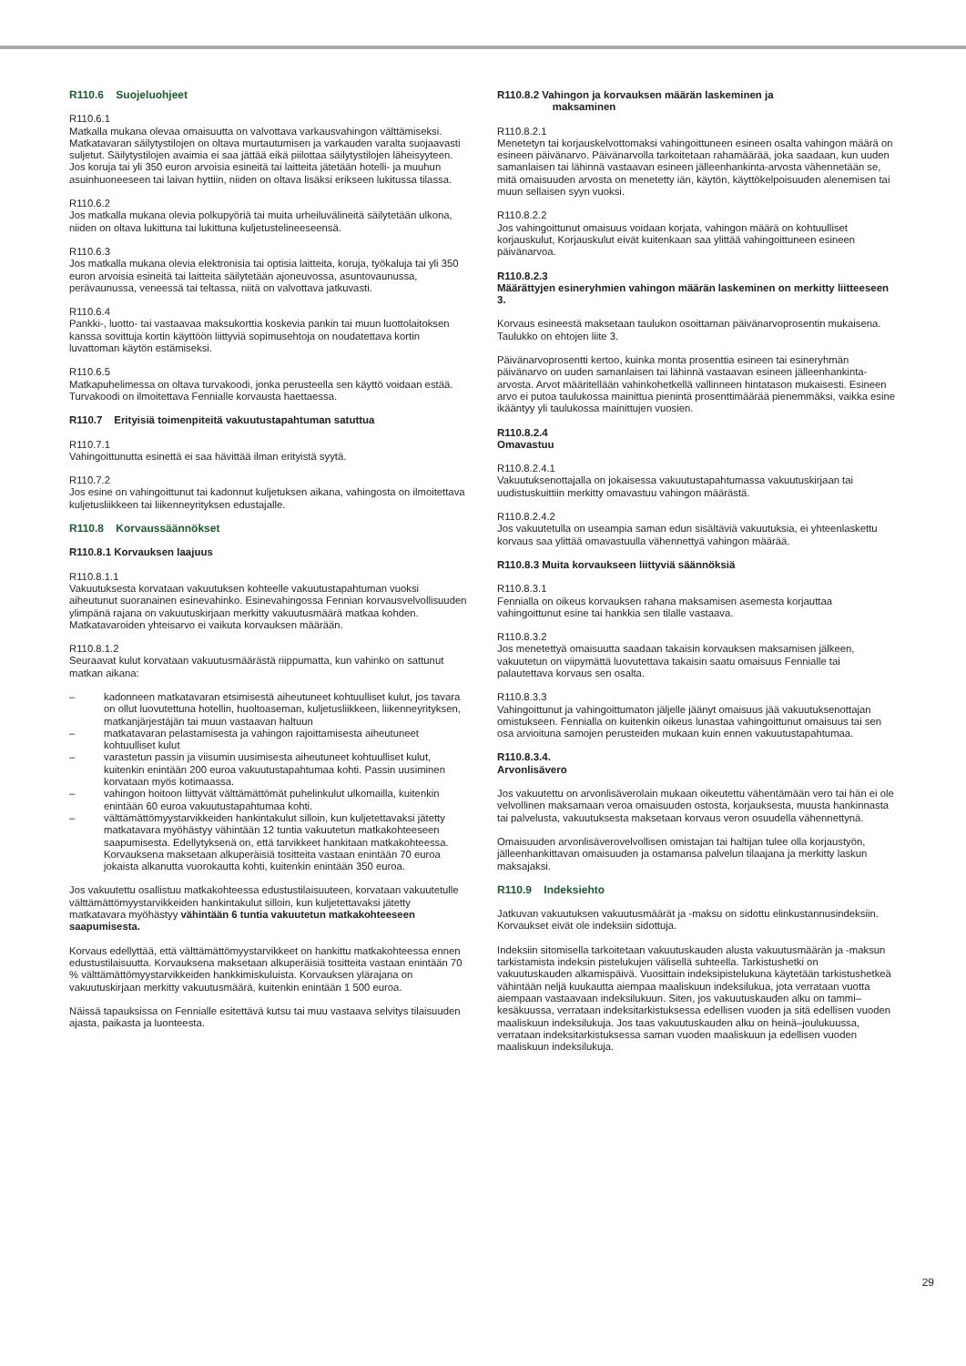R110.6 Suojeluohjeet
R110.6.1
Matkalla mukana olevaa omaisuutta on valvottava varkausvahingon välttämiseksi. Matkatavaran säilytystilojen on oltava murtautumisen ja varkauden varalta suojaavasti suljetut. Säilytystilojen avaimia ei saa jättää eikä piilottaa säilytystilojen läheisyyteen. Jos koruja tai yli 350 euron arvoisia esineitä tai laitteita jätetään hotelli- ja muuhun asuinhuoneeseen tai laivan hyttiin, niiden on oltava lisäksi erikseen lukitussa tilassa.
R110.6.2
Jos matkalla mukana olevia polkupyöriä tai muita urheiluvälineitä säilytetään ulkona, niiden on oltava lukittuna tai lukittuna kuljetustelineeseensä.
R110.6.3
Jos matkalla mukana olevia elektronisia tai optisia laitteita, koruja, työkaluja tai yli 350 euron arvoisia esineitä tai laitteita säilytetään ajoneuvossa, asuntovaunussa, perävaunussa, veneessä tai teltassa, niitä on valvottava jatkuvasti.
R110.6.4
Pankki-, luotto- tai vastaavaa maksukorttia koskevia pankin tai muun luottolaitoksen kanssa sovittuja kortin käyttöön liittyviä sopimusehtoja on noudatettava kortin luvattoman käytön estämiseksi.
R110.6.5
Matkapuhelimessa on oltava turvakoodi, jonka perusteella sen käyttö voidaan estää. Turvakoodi on ilmoitettava Fennialle korvausta haettaessa.
R110.7 Erityisiä toimenpiteitä vakuutustapahtuman satuttua
R110.7.1
Vahingoittunutta esinettä ei saa hävittää ilman erityistä syytä.
R110.7.2
Jos esine on vahingoittunut tai kadonnut kuljetuksen aikana, vahingosta on ilmoitettava kuljetusliikkeen tai liikenneyrityksen edustajalle.
R110.8 Korvaussäännökset
R110.8.1 Korvauksen laajuus
R110.8.1.1
Vakuutuksesta korvataan vakuutuksen kohteelle vakuutustapahtuman vuoksi aiheutunut suoranainen esinevahinko. Esinevahingossa Fennian korvausvelvollisuuden ylimpänä rajana on vakuutuskirjaan merkitty vakuutusmäärä matkaa kohden. Matkatavaroiden yhteisarvo ei vaikuta korvauksen määrään.
R110.8.1.2
Seuraavat kulut korvataan vakuutusmäärästä riippumatta, kun vahinko on sattunut matkan aikana:
– kadonneen matkatavaran etsimisestä aiheutuneet kohtuulliset kulut, jos tavara on ollut luovutettuna hotellin, huoltoaseman, kuljetusliikkeen, liikenneyrityksen, matkanjärjestäjän tai muun vastaavan haltuun
– matkatavaran pelastamisesta ja vahingon rajoittamisesta aiheutuneet kohtuulliset kulut
– varastetun passin ja viisumin uusimisesta aiheutuneet kohtuulliset kulut, kuitenkin enintään 200 euroa vakuutustapahtumaa kohti. Passin uusiminen korvataan myös kotimaassa.
– vahingon hoitoon liittyvät välttämättömät puhelinkulut ulkomailla, kuitenkin enintään 60 euroa vakuutustapahtumaa kohti.
– välttämättömyystarvikkeiden hankintakulut silloin, kun kuljetettavaksi jätetty matkatavara myöhästyy vähintään 12 tuntia vakuutetun matkakohteeseen saapumisesta. Edellytyksenä on, että tarvikkeet hankitaan matkakohteessa. Korvauksena maksetaan alkuperäisiä tositteita vastaan enintään 70 euroa jokaista alkanutta vuorokautta kohti, kuitenkin enintään 350 euroa.
Jos vakuutettu osallistuu matkakohteessa edustustilaisuuteen, korvataan vakuutetulle välttämättömyystarvikkeiden hankintakulut silloin, kun kuljetettavaksi jätetty matkatavara myöhästyy vähintään 6 tuntia vakuutetun matkakohteeseen saapumisesta.
Korvaus edellyttää, että välttämättömyystarvikkeet on hankittu matkakohteessa ennen edustustilaisuutta. Korvauksena maksetaan alkuperäisiä tositteita vastaan enintään 70 % välttämättömyystarvikkeiden hankkimiskuluista. Korvauksen ylärajana on vakuutuskirjaan merkitty vakuutusmäärä, kuitenkin enintään 1 500 euroa.
Näissä tapauksissa on Fennialle esitettävä kutsu tai muu vastaava selvitys tilaisuuden ajasta, paikasta ja luonteesta.
R110.8.2 Vahingon ja korvauksen määrän laskeminen ja
maksaminen
R110.8.2.1
Menetetyn tai korjauskelvottomaksi vahingoittuneen esineen osalta vahingon määrä on esineen päivänarvo. Päivänarvolla tarkoitetaan rahamäärää, joka saadaan, kun uuden samanlaisen tai lähinnä vastaavan esineen jälleenhankinta-arvosta vähennetään se, mitä omaisuuden arvosta on menetetty iän, käytön, käyttökelpoisuuden alenemisen tai muun sellaisen syyn vuoksi.
R110.8.2.2
Jos vahingoittunut omaisuus voidaan korjata, vahingon määrä on kohtuulliset korjauskulut, Korjauskulut eivät kuitenkaan saa ylittää vahingoittuneen esineen päivänarvoa.
R110.8.2.3
Määrättyjen esineryhmien vahingon määrän laskeminen on merkitty liitteeseen 3.
Korvaus esineestä maksetaan taulukon osoittaman päivänarvoprosentin mukaisena. Taulukko on ehtojen liite 3.
Päivänarvoprosentti kertoo, kuinka monta prosenttia esineen tai esineryhmän päivänarvo on uuden samanlaisen tai lähinnä vastaavan esineen jälleenhankinta-arvosta. Arvot määritellään vahinkohetkellä vallinneen hintatason mukaisesti. Esineen arvo ei putoa taulukossa mainittua pienintä prosenttimäärää pienemmäksi, vaikka esine ikääntyy yli taulukossa mainittujen vuosien.
R110.8.2.4
Omavastuu
R110.8.2.4.1
Vakuutuksenottajalla on jokaisessa vakuutustapahtumassa vakuutuskirjaan tai uudistuskuittiin merkitty omavastuu vahingon määrästä.
R110.8.2.4.2
Jos vakuutetulla on useampia saman edun sisältäviä vakuutuksia, ei yhteenlaskettu korvaus saa ylittää omavastuulla vähennettyä vahingon määrää.
R110.8.3 Muita korvaukseen liittyviä säännöksiä
R110.8.3.1
Fennialla on oikeus korvauksen rahana maksamisen asemesta korjauttaa vahingoittunut esine tai hankkia sen tilalle vastaava.
R110.8.3.2
Jos menetettyä omaisuutta saadaan takaisin korvauksen maksamisen jälkeen, vakuutetun on viipymättä luovutettava takaisin saatu omaisuus Fennialle tai palautettava korvaus sen osalta.
R110.8.3.3
Vahingoittunut ja vahingoittumaton jäljelle jäänyt omaisuus jää vakuutuksenottajan omistukseen. Fennialla on kuitenkin oikeus lunastaa vahingoittunut omaisuus tai sen osa arvioituna samojen perusteiden mukaan kuin ennen vakuutustapahtumaa.
R110.8.3.4.
Arvonlisävero
Jos vakuutettu on arvonlisäverolain mukaan oikeutettu vähentämään vero tai hän ei ole velvollinen maksamaan veroa omaisuuden ostosta, korjauksesta, muusta hankinnasta tai palvelusta, vakuutuksesta maksetaan korvaus veron osuudella vähennettynä.
Omaisuuden arvonlisäverovelvollisen omistajan tai haltijan tulee olla korjaustyön, jälleenhankittavan omaisuuden ja ostamansa palvelun tilaajana ja merkitty laskun maksajaksi.
R110.9 Indeksiehto
Jatkuvan vakuutuksen vakuutusmäärät ja -maksu on sidottu elinkustannusindeksiin. Korvaukset eivät ole indeksiin sidottuja.
Indeksiin sitomisella tarkoitetaan vakuutuskauden alusta vakuutusmäärän ja -maksun tarkistamista indeksin pistelukujen välisellä suhteella. Tarkistushetki on vakuutuskauden alkamispäivä. Vuosittain indeksipistelukuna käytetään tarkistushetkeä vähintään neljä kuukautta aiempaa maaliskuun indeksilukua, jota verrataan vuotta aiempaan vastaavaan indeksilukuun. Siten, jos vakuutuskauden alku on tammi–kesäkuussa, verrataan indeksitarkistuksessa edellisen vuoden ja sitä edellisen vuoden maaliskuun indeksilukuja. Jos taas vakuutuskauden alku on heinä–joulukuussa, verrataan indeksitarkistuksessa saman vuoden maaliskuun ja edellisen vuoden maaliskuun indeksilukuja.
29